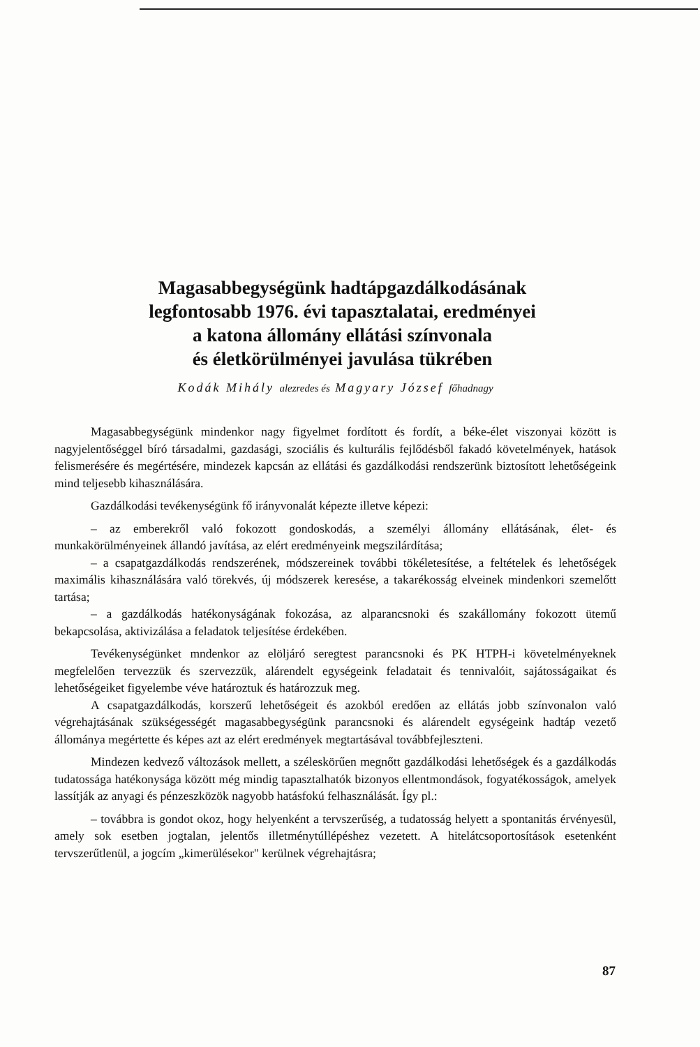Magasabbegységünk hadtápgazdálkodásának
legfontosabb 1976. évi tapasztalatai, eredményei
a katona állomány ellátási színvonala
és életkörülményei javulása tükrében
Kodák Mihály alezredes és Magyary József főhadnagy
Magasabbegységünk mindenkor nagy figyelmet fordított és fordít, a béke-élet viszonyai között is nagyjelentőséggel bíró társadalmi, gazdasági, szociális és kulturális fejlődésből fakadó követelmények, hatások felismerésére és megértésére, mindezek kapcsán az ellátási és gazdálkodási rendszerünk biztosított lehetőségeink mind teljesebb kihasználására.
Gazdálkodási tevékenységünk fő irányvonalát képezte illetve képezi:
– az emberekről való fokozott gondoskodás, a személyi állomány ellátásának, élet- és munkakörülményeinek állandó javítása, az elért eredményeink megszilárdítása;
– a csapatgazdálkodás rendszerének, módszereinek további tökéletesítése, a feltételek és lehetőségek maximális kihasználására való törekvés, új módszerek keresése, a takarékosság elveinek mindenkori szemelőtt tartása;
– a gazdálkodás hatékonyságának fokozása, az alparancsnoki és szakállomány fokozott ütemű bekapcsolása, aktivizálása a feladatok teljesítése érdekében.
Tevékenységünket mndenkor az elöljáró seregtest parancsnoki és PK HTPH-i követelményeknek megfelelően tervezzük és szervezzük, alárendelt egységeink feladatait és tennivalóit, sajátosságaikat és lehetőségeiket figyelembe véve határoztuk és határozzuk meg.
A csapatgazdálkodás, korszerű lehetőségeit és azokból eredően az ellátás jobb színvonalon való végrehajtásának szükségességét magasabbegységünk parancsnoki és alárendelt egységeink hadtáp vezető állománya megértette és képes azt az elért eredmények megtartásával továbbfejleszteni.
Mindezen kedvező változások mellett, a széleskörűen megnőtt gazdálkodási lehetőségek és a gazdálkodás tudatossága hatékonysága között még mindig tapasztalhatók bizonyos ellentmondások, fogyatékosságok, amelyek lassítják az anyagi és pénzeszközök nagyobb hatásfokú felhasználását. Így pl.:
– továbbra is gondot okoz, hogy helyenként a tervszerűség, a tudatosság helyett a spontanitás érvényesül, amely sok esetben jogtalan, jelentős illetménytúllépéshez vezetett. A hitelátcsoportosítások esetenként tervszerűtlenül, a jogcím „kimerülésekor" kerülnek végrehajtásra;
87